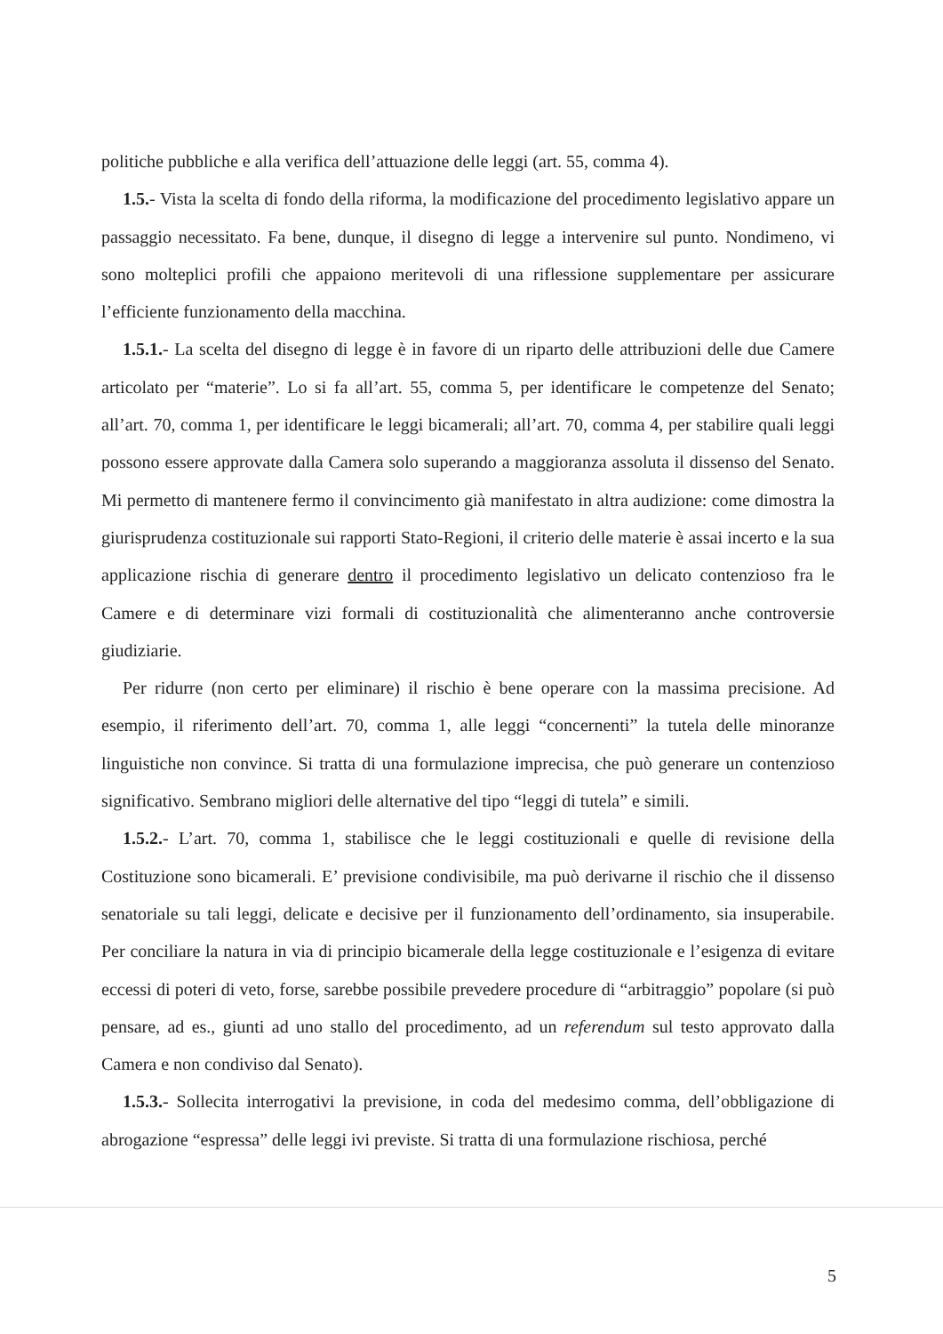politiche pubbliche e alla verifica dell’attuazione delle leggi (art. 55, comma 4).
1.5.- Vista la scelta di fondo della riforma, la modificazione del procedimento legislativo appare un passaggio necessitato. Fa bene, dunque, il disegno di legge a intervenire sul punto. Nondimeno, vi sono molteplici profili che appaiono meritevoli di una riflessione supplementare per assicurare l’efficiente funzionamento della macchina.
1.5.1.- La scelta del disegno di legge è in favore di un riparto delle attribuzioni delle due Camere articolato per “materie”. Lo si fa all’art. 55, comma 5, per identificare le competenze del Senato; all’art. 70, comma 1, per identificare le leggi bicamerali; all’art. 70, comma 4, per stabilire quali leggi possono essere approvate dalla Camera solo superando a maggioranza assoluta il dissenso del Senato. Mi permetto di mantenere fermo il convincimento già manifestato in altra audizione: come dimostra la giurisprudenza costituzionale sui rapporti Stato-Regioni, il criterio delle materie è assai incerto e la sua applicazione rischia di generare dentro il procedimento legislativo un delicato contenzioso fra le Camere e di determinare vizi formali di costituzionalità che alimenteranno anche controversie giudiziarie.
Per ridurre (non certo per eliminare) il rischio è bene operare con la massima precisione. Ad esempio, il riferimento dell’art. 70, comma 1, alle leggi “concernenti” la tutela delle minoranze linguistiche non convince. Si tratta di una formulazione imprecisa, che può generare un contenzioso significativo. Sembrano migliori delle alternative del tipo “leggi di tutela” e simili.
1.5.2.- L’art. 70, comma 1, stabilisce che le leggi costituzionali e quelle di revisione della Costituzione sono bicamerali. E’ previsione condivisibile, ma può derivarne il rischio che il dissenso senatoriale su tali leggi, delicate e decisive per il funzionamento dell’ordinamento, sia insuperabile. Per conciliare la natura in via di principio bicamerale della legge costituzionale e l’esigenza di evitare eccessi di poteri di veto, forse, sarebbe possibile prevedere procedure di “arbitraggio” popolare (si può pensare, ad es., giunti ad uno stallo del procedimento, ad un referendum sul testo approvato dalla Camera e non condiviso dal Senato).
1.5.3.- Sollecita interrogativi la previsione, in coda del medesimo comma, dell’obbligazione di abrogazione “espressa” delle leggi ivi previste. Si tratta di una formulazione rischiosa, perché
5